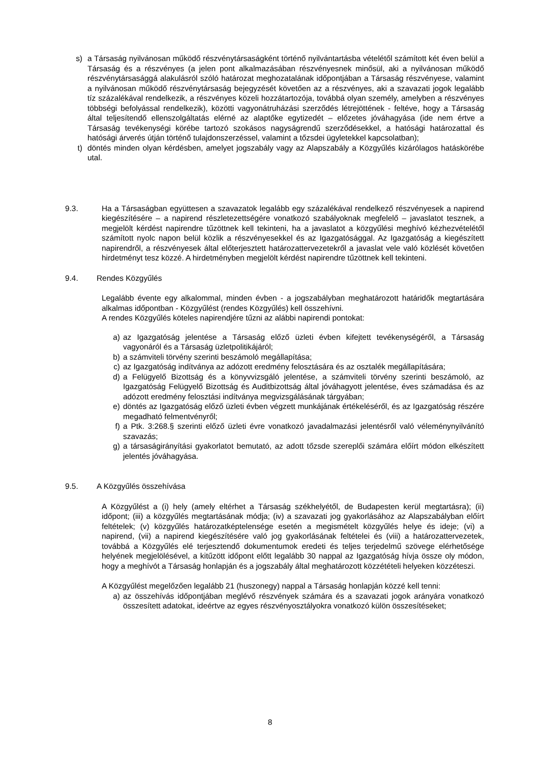s) a Társaság nyilvánosan működő részvénytársaságként történő nyilvántartásba vételétől számított két éven belül a Társaság és a részvényes (a jelen pont alkalmazásában részvényesnek minősül, aki a nyilvánosan működő részvénytársasággá alakulásról szóló határozat meghozatalának időpontjában a Társaság részvényese, valamint a nyilvánosan működő részvénytársaság bejegyzését követően az a részvényes, aki a szavazati jogok legalább tíz százalékával rendelkezik, a részvényes közeli hozzátartozója, továbbá olyan személy, amelyben a részvényes többségi befolyással rendelkezik), közötti vagyonátruházási szerződés létrejöttének - feltéve, hogy a Társaság által teljesítendő ellenszolgáltatás elérné az alaptőke egytizedét – előzetes jóváhagyása (ide nem értve a Társaság tevékenységi körébe tartozó szokásos nagyságrendű szerződésekkel, a hatósági határozattal és hatósági árverés útján történő tulajdonszerzéssel, valamint a tőzsdei ügyletekkel kapcsolatban);
t) döntés minden olyan kérdésben, amelyet jogszabály vagy az Alapszabály a Közgyűlés kizárólagos hatáskörébe utal.
9.3. Ha a Társaságban együttesen a szavazatok legalább egy százalékával rendelkező részvényesek a napirend kiegészítésére – a napirend részletezettségére vonatkozó szabályoknak megfelelő – javaslatot tesznek, a megjelölt kérdést napirendre tűzöttnek kell tekinteni, ha a javaslatot a közgyűlési meghívó kézhezvételétől számított nyolc napon belül közlik a részvényesekkel és az Igazgatósággal. Az Igazgatóság a kiegészített napirendről, a részvényesek által előterjesztett határozattervezetekről a javaslat vele való közlését követően hirdetményt tesz közzé. A hirdetményben megjelölt kérdést napirendre tűzöttnek kell tekinteni.
9.4. Rendes Közgyűlés
Legalább évente egy alkalommal, minden évben - a jogszabályban meghatározott határidők megtartására alkalmas időpontban - Közgyűlést (rendes Közgyűlés) kell összehívni.
A rendes Közgyűlés köteles napirendjére tűzni az alábbi napirendi pontokat:
a) az Igazgatóság jelentése a Társaság előző üzleti évben kifejtett tevékenységéről, a Társaság vagyonáról és a Társaság üzletpolitikájáról;
b) a számviteli törvény szerinti beszámoló megállapítása;
c) az Igazgatóság indítványa az adózott eredmény felosztására és az osztalék megállapítására;
d) a Felügyelő Bizottság és a könyvvizsgáló jelentése, a számviteli törvény szerinti beszámoló, az Igazgatóság Felügyelő Bizottság és Auditbizottság által jóváhagyott jelentése, éves számadása és az adózott eredmény felosztási indítványa megvizsgálásának tárgyában;
e) döntés az Igazgatóság előző üzleti évben végzett munkájának értékeléséről, és az Igazgatóság részére megadható felmentvényről;
f) a Ptk. 3:268.§ szerinti előző üzleti évre vonatkozó javadalmazási jelentésről való véleménynyilvánító szavazás;
g) a társaságirányítási gyakorlatot bemutató, az adott tőzsde szereplői számára előírt módon elkészített jelentés jóváhagyása.
9.5. A Közgyűlés összehívása
A Közgyűlést a (i) hely (amely eltérhet a Társaság székhelyétől, de Budapesten kerül megtartásra); (ii) időpont; (iii) a közgyűlés megtartásának módja; (iv) a szavazati jog gyakorlásához az Alapszabályban előírt feltételek; (v) közgyűlés határozatképtelensége esetén a megismételt közgyűlés helye és ideje; (vi) a napirend, (vii) a napirend kiegészítésére való jog gyakorlásának feltételei és (viii) a határozattervezetek, továbbá a Közgyűlés elé terjesztendő dokumentumok eredeti és teljes terjedelmű szövege elérhetősége helyének megjelölésével, a kitűzött időpont előtt legalább 30 nappal az Igazgatóság hívja össze oly módon, hogy a meghívót a Társaság honlapján és a jogszabály által meghatározott közzétételi helyeken közzéteszi.
A Közgyűlést megelőzően legalább 21 (huszonegy) nappal a Társaság honlapján közzé kell tenni:
a) az összehívás időpontjában meglévő részvények számára és a szavazati jogok arányára vonatkozó összesített adatokat, ideértve az egyes részvényosztályokra vonatkozó külön összesítéseket;
8